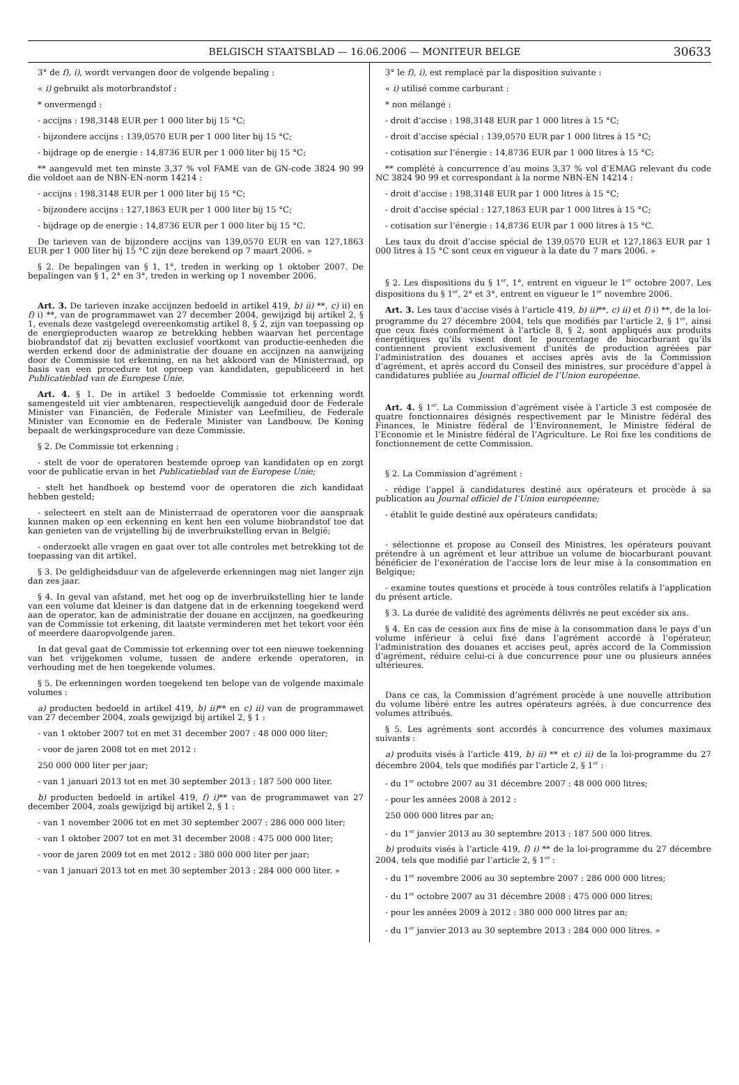BELGISCH STAATSBLAD — 16.06.2006 — MONITEUR BELGE 30633
3° de f), i), wordt vervangen door de volgende bepaling :
« i) gebruikt als motorbrandstof :
* onvermengd :
- accijns : 198,3148 EUR per 1 000 liter bij 15 °C;
- bijzondere accijns : 139,0570 EUR per 1 000 liter bij 15 °C;
- bijdrage op de energie : 14,8736 EUR per 1 000 liter bij 15 °C;
** aangevuld met ten minste 3,37 % vol FAME van de GN-code 3824 90 99 die voldoet aan de NBN-EN-norm 14214 :
- accijns : 198,3148 EUR per 1 000 liter bij 15 °C;
- bijzondere accijns : 127,1863 EUR per 1 000 liter bij 15 °C;
- bijdrage op de energie : 14,8736 EUR per 1 000 liter bij 15 °C.
De tarieven van de bijzondere accijns van 139,0570 EUR en van 127,1863 EUR per 1 000 liter bij 15 °C zijn deze berekend op 7 maart 2006. »
§ 2. De bepalingen van § 1, 1°, treden in werking op 1 oktober 2007. De bepalingen van § 1, 2° en 3°, treden in werking op 1 november 2006.
Art. 3. De tarieven inzake accijnzen bedoeld in artikel 419, b) ii) **, c) ii) en f) i) **, van de programmawet van 27 december 2004, gewijzigd bij artikel 2, § 1, evenals deze vastgelegd overeenkomstig artikel 8, § 2, zijn van toepassing op de energieproducten waarop ze betrekking hebben waarvan het percentage biobrandstof dat zij bevatten exclusief voortkomt van productie-eenheden die werden erkend door de administratie der douane en accijnzen na aanwijzing door de Commissie tot erkenning, en na het akkoord van de Ministerraad, op basis van een procedure tot oproep van kandidaten, gepubliceerd in het Publicatieblad van de Europese Unie.
Art. 4. § 1. De in artikel 3 bedoelde Commissie tot erkenning wordt samengesteld uit vier ambtenaren, respectievelijk aangeduid door de Federale Minister van Financiën, de Federale Minister van Leefmilieu, de Federale Minister van Economie en de Federale Minister van Landbouw. De Koning bepaalt de werkingsprocedure van deze Commissie.
§ 2. De Commissie tot erkenning :
- stelt de voor de operatoren bestemde oproep van kandidaten op en zorgt voor de publicatie ervan in het Publicatieblad van de Europese Unie;
- stelt het handboek op bestemd voor de operatoren die zich kandidaat hebben gesteld;
- selecteert en stelt aan de Ministerraad de operatoren voor die aanspraak kunnen maken op een erkenning en kent hen een volume biobrandstof toe dat kan genieten van de vrijstelling bij de inverbruikstelling ervan in België;
- onderzoekt alle vragen en gaat over tot alle controles met betrekking tot de toepassing van dit artikel.
§ 3. De geldigheidsduur van de afgeleverde erkenningen mag niet langer zijn dan zes jaar.
§ 4. In geval van afstand, met het oog op de inverbruikstelling hier te lande van een volume dat kleiner is dan datgene dat in de erkenning toegekend werd aan de operator, kan de administratie der douane en accijnzen, na goedkeuring van de Commissie tot erkening, dit laatste verminderen met het tekort voor één of meerdere daaropvolgende jaren.
In dat geval gaat de Commissie tot erkenning over tot een nieuwe toekenning van het vrijgekomen volume, tussen de andere erkende operatoren, in verhouding met de hen toegekende volumes.
§ 5. De erkenningen worden toegekend ten belope van de volgende maximale volumes :
a) producten bedoeld in artikel 419, b) ii)** en c) ii) van de programmawet van 27 december 2004, zoals gewijzigd bij artikel 2, § 1 :
- van 1 oktober 2007 tot en met 31 december 2007 : 48 000 000 liter;
- voor de jaren 2008 tot en met 2012 :
250 000 000 liter per jaar;
- van 1 januari 2013 tot en met 30 september 2013 : 187 500 000 liter.
b) producten bedoeld in artikel 419, f) i)** van de programmawet van 27 december 2004, zoals gewijzigd bij artikel 2, § 1 :
- van 1 november 2006 tot en met 30 september 2007 : 286 000 000 liter;
- van 1 oktober 2007 tot en met 31 december 2008 : 475 000 000 liter;
- voor de jaren 2009 tot en met 2012 : 380 000 000 liter per jaar;
- van 1 januari 2013 tot en met 30 september 2013 : 284 000 000 liter. »
3° le f), i), est remplacé par la disposition suivante :
« i) utilisé comme carburant :
* non mélangé :
- droit d’accise : 198,3148 EUR par 1 000 litres à 15 °C;
- droit d’accise spécial : 139,0570 EUR par 1 000 litres à 15 °C;
- cotisation sur l’énergie : 14,8736 EUR par 1 000 litres à 15 °C;
** complété à concurrence d’au moins 3,37 % vol d’EMAG relevant du code NC 3824 90 99 et correspondant à la norme NBN-EN 14214 :
- droit d’accise : 198,3148 EUR par 1 000 litres à 15 °C;
- droit d’accise spécial : 127,1863 EUR par 1 000 litres à 15 °C;
- cotisation sur l’énergie : 14,8736 EUR par 1 000 litres à 15 °C.
Les taux du droit d’accise spécial de 139,0570 EUR et 127,1863 EUR par 1 000 litres à 15 °C sont ceux en vigueur à la date du 7 mars 2006. »
§ 2. Les dispositions du § 1<sup>er</sup>, 1°, entrent en vigueur le 1<sup>er</sup> octobre 2007. Les dispositions du § 1<sup>er</sup>, 2° et 3°, entrent en vigueur le 1<sup>er</sup> novembre 2006.
Art. 3. Les taux d’accise visés à l’article 419, b) ii)**, c) ii) et f) i) **, de la loi-programme du 27 décembre 2004, tels que modifiés par l’article 2, § 1<sup>er</sup>, ainsi que ceux fixés conformément à l’article 8, § 2, sont appliqués aux produits énergétiques qu’ils visent dont le pourcentage de biocarburant qu’ils contiennent provient exclusivement d’unités de production agréées par l’administration des douanes et accises après avis de la Commission d’agrément, et après accord du Conseil des ministres, sur procédure d’appel à candidatures publiée au Journal officiel de l’Union européenne.
Art. 4. § 1<sup>er</sup>. La Commission d’agrément visée à l’article 3 est composée de quatre fonctionnaires désignés respectivement par le Ministre fédéral des Finances, le Ministre fédéral de l’Environnement, le Ministre fédéral de l’Economie et le Ministre fédéral de l’Agriculture. Le Roi fixe les conditions de fonctionnement de cette Commission.
§ 2. La Commission d’agrément :
- rédige l’appel à candidatures destiné aux opérateurs et procède à sa publication au Journal officiel de l’Union européenne;
- établit le guide destiné aux opérateurs candidats;
- sélectionne et propose au Conseil des Ministres, les opérateurs pouvant prétendre à un agrément et leur attribue un volume de biocarburant pouvant bénéficier de l’exonération de l’accise lors de leur mise à la consommation en Belgique;
- examine toutes questions et procède à tous contrôles relatifs à l’application du présent article.
§ 3. La durée de validité des agréments délivrés ne peut excéder six ans.
§ 4. En cas de cession aux fins de mise à la consommation dans le pays d’un volume inférieur à celui fixé dans l’agrément accordé à l’opérateur, l’administration des douanes et accises peut, après accord de la Commission d’agrément, réduire celui-ci à due concurrence pour une ou plusieurs années ultérieures.
Dans ce cas, la Commission d’agrément procède à une nouvelle attribution du volume libéré entre les autres opérateurs agréés, à due concurrence des volumes attribués.
§ 5. Les agréments sont accordés à concurrence des volumes maximaux suivants :
a) produits visés à l’article 419, b) ii) ** et c) ii) de la loi-programme du 27 décembre 2004, tels que modifiés par l’article 2, § 1<sup>er</sup> :
- du 1<sup>er</sup> octobre 2007 au 31 décembre 2007 : 48 000 000 litres;
- pour les années 2008 à 2012 :
250 000 000 litres par an;
- du 1<sup>er</sup> janvier 2013 au 30 septembre 2013 : 187 500 000 litres.
b) produits visés à l’article 419, f) i) ** de la loi-programme du 27 décembre 2004, tels que modifié par l’article 2, § 1<sup>er</sup> :
- du 1<sup>er</sup> novembre 2006 au 30 septembre 2007 : 286 000 000 litres;
- du 1<sup>er</sup> octobre 2007 au 31 décembre 2008 : 475 000 000 litres;
- pour les années 2009 à 2012 : 380 000 000 litres par an;
- du 1<sup>er</sup> janvier 2013 au 30 septembre 2013 : 284 000 000 litres. »